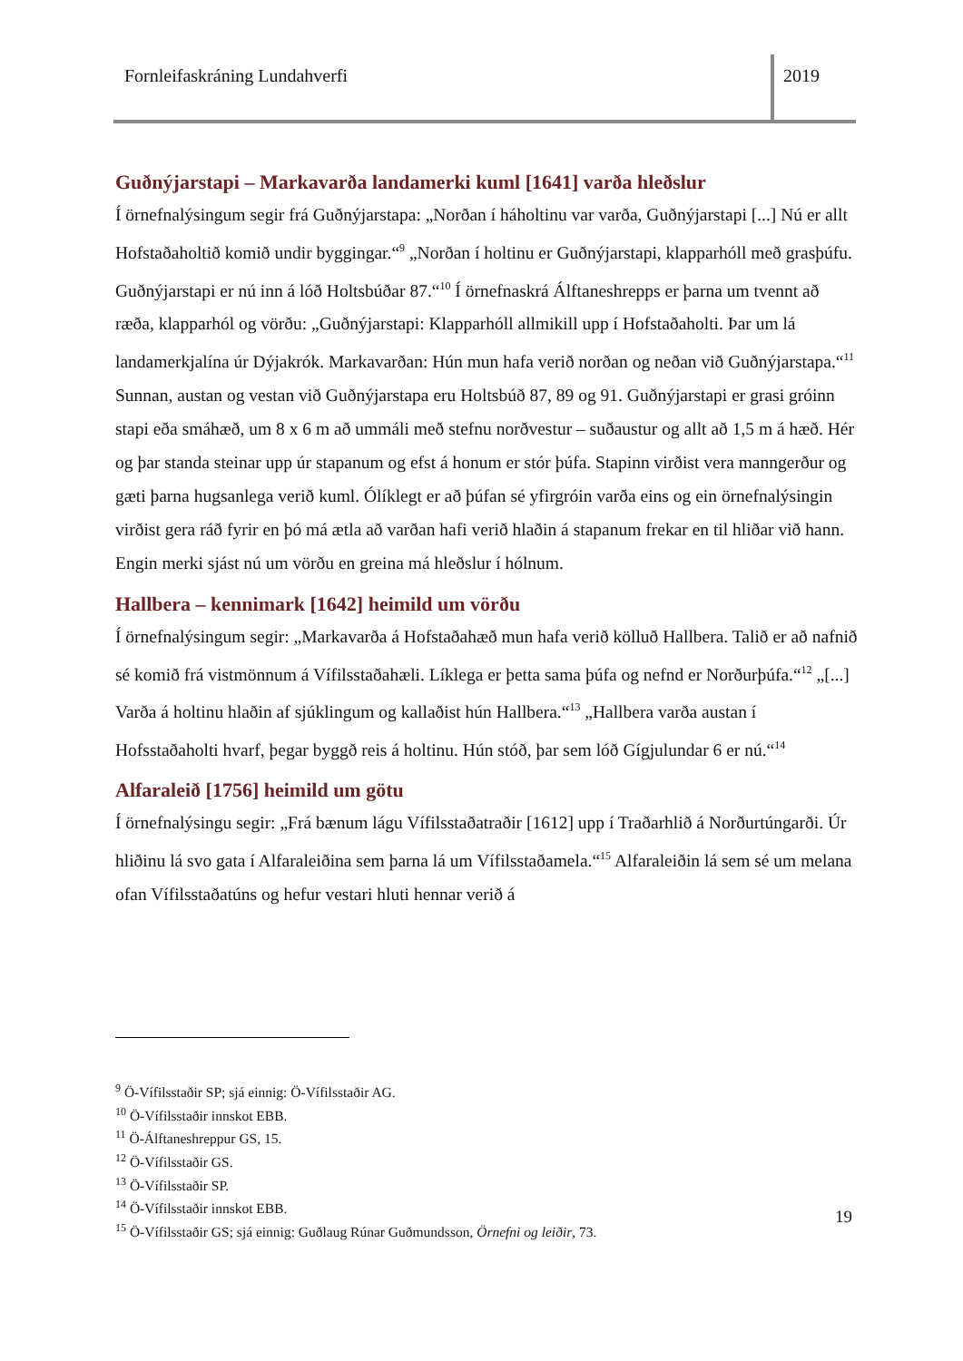Fornleifaskráning Lundahverfi
2019
Guðnýjarstapi – Markavarða landamerki kuml [1641] varða hleðslur
Í örnefnalýsingum segir frá Guðnýjarstapa: „Norðan í háholtinu var varða, Guðnýjarstapi [...] Nú er allt Hofstaðaholtið komið undir byggingar.“<sup>9</sup> „Norðan í holtinu er Guðnýjarstapi, klapparhóll með grasþúfu. Guðnýjarstapi er nú inn á lóð Holtsbúðar 87.“<sup>10</sup> Í örnefnaskrá Álftaneshrepps er þarna um tvennt að ræða, klapparhól og vörðu: „Guðnýjarstapi: Klapparhóll allmikill upp í Hofstaðaholti. Þar um lá landamerkjalína úr Dýjakrók. Markavarðan: Hún mun hafa verið norðan og neðan við Guðnýjarstapa.“<sup>11</sup> Sunnan, austan og vestan við Guðnýjarstapa eru Holtsbúð 87, 89 og 91. Guðnýjarstapi er grasi gróinn stapi eða smáhæð, um 8 x 6 m að ummáli með stefnu norðvestur – suðaustur og allt að 1,5 m á hæð. Hér og þar standa steinar upp úr stapanum og efst á honum er stór þúfa. Stapinn virðist vera manngerður og gæti þarna hugsanlega verið kuml. Ólíklegt er að þúfan sé yfirgróin varða eins og ein örnefnalýsingin virðist gera ráð fyrir en þó má ætla að varðan hafi verið hlaðin á stapanum frekar en til hliðar við hann. Engin merki sjást nú um vörðu en greina má hleðslur í hólnum.
Hallbera – kennimark [1642] heimild um vörðu
Í örnefnalýsingum segir: „Markavarða á Hofstaðahæð mun hafa verið kölluð Hallbera. Talið er að nafnið sé komið frá vistmönnum á Vífilsstaðahæli. Líklega er þetta sama þúfa og nefnd er Norðurþúfa.“<sup>12</sup> „[...] Varða á holtinu hlaðin af sjúklingum og kallaðist hún Hallbera.“<sup>13</sup> „Hallbera varða austan í Hofsstaðaholti hvarf, þegar byggð reis á holtinu. Hún stóð, þar sem lóð Gígjulundar 6 er nú.“<sup>14</sup>
Alfaraleið [1756] heimild um götu
Í örnefnalýsingu segir: „Frá bænum lágu Vífilsstaðatraðir [1612] upp í Traðarhlið á Norðurtúngarði. Úr hliðinu lá svo gata í Alfaraleiðina sem þarna lá um Vífilsstaðamela.“<sup>15</sup> Alfaraleiðin lá sem sé um melana ofan Vífilsstaðatúns og hefur vestari hluti hennar verið á
<sup>9</sup> Ö-Vífilsstaðir SP; sjá einnig: Ö-Vífilsstaðir AG.
<sup>10</sup> Ö-Vífilsstaðir innskot EBB.
<sup>11</sup> Ö-Álftaneshreppur GS, 15.
<sup>12</sup> Ö-Vífilsstaðir GS.
<sup>13</sup> Ö-Vífilsstaðir SP.
<sup>14</sup> Ö-Vífilsstaðir innskot EBB.
<sup>15</sup> Ö-Vífilsstaðir GS; sjá einnig: Guðlaug Rúnar Guðmundsson, Örnefni og leiðir, 73.
19